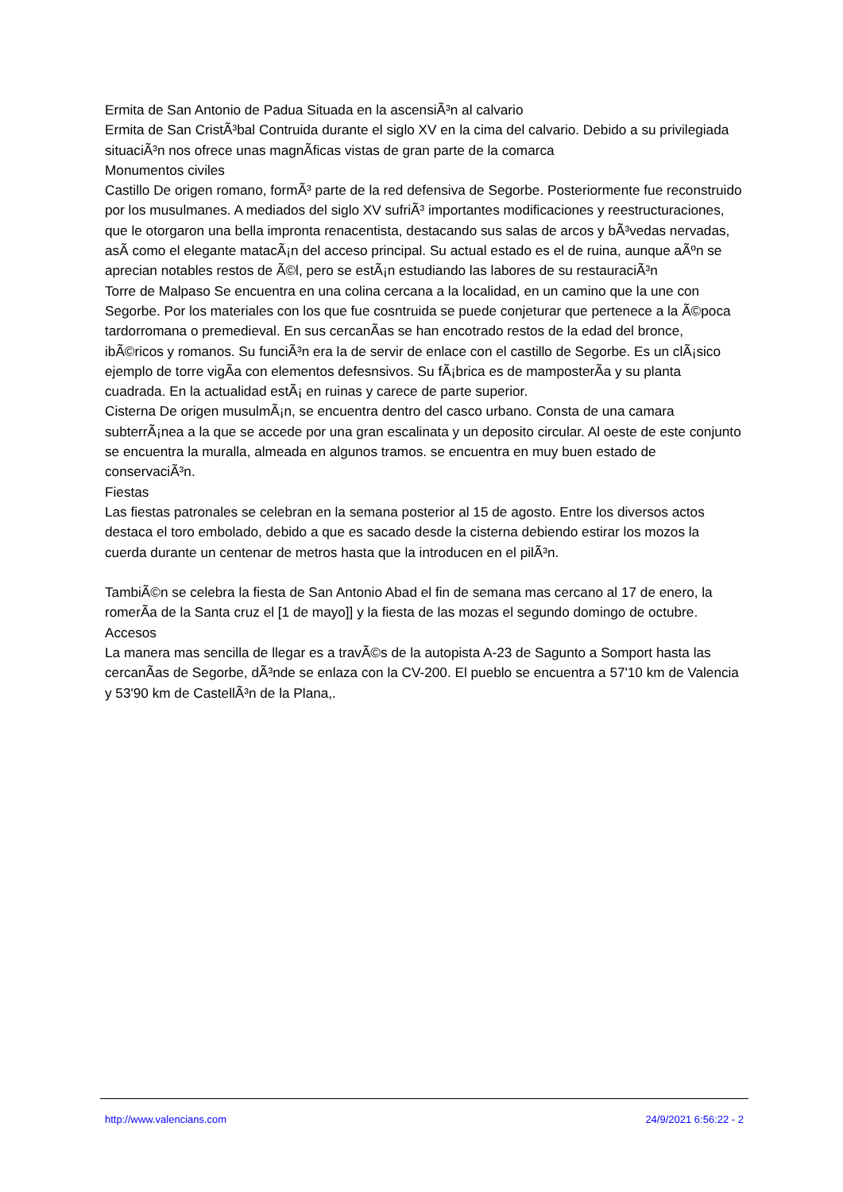Ermita de San Antonio de Padua Situada en la ascensiÃ³n al calvario
Ermita de San CristÃ³bal Contruida durante el siglo XV en la cima del calvario. Debido a su privilegiada situaciÃ³n nos ofrece unas magnÃ­ficas vistas de gran parte de la comarca
Monumentos civiles
Castillo De origen romano, formÃ³ parte de la red defensiva de Segorbe. Posteriormente fue reconstruido por los musulmanes. A mediados del siglo XV sufriÃ³ importantes modificaciones y reestructuraciones, que le otorgaron una bella impronta renacentista, destacando sus salas de arcos y bÃ³vedas nervadas, asÃ­ como el elegante matacÃ¡n del acceso principal. Su actual estado es el de ruina, aunque aÃºn se aprecian notables restos de Ã©l, pero se estÃ¡n estudiando las labores de su restauraciÃ³n
Torre de Malpaso Se encuentra en una colina cercana a la localidad, en un camino que la une con Segorbe. Por los materiales con los que fue cosntruida se puede conjeturar que pertenece a la Ã©poca tardorromana o premedieval. En sus cercanÃ­as se han encotrado restos de la edad del bronce, ibÃ©ricos y romanos. Su funciÃ³n era la de servir de enlace con el castillo de Segorbe. Es un clÃ¡sico ejemplo de torre vigÃ­a con elementos defesnsivos. Su fÃ¡brica es de mamposterÃ­a y su planta cuadrada. En la actualidad estÃ¡ en ruinas y carece de parte superior.
Cisterna De origen musulmÃ¡n, se encuentra dentro del casco urbano. Consta de una camara subterrÃ¡nea a la que se accede por una gran escalinata y un deposito circular. Al oeste de este conjunto se encuentra la muralla, almeada en algunos tramos. se encuentra en muy buen estado de conservaciÃ³n.
Fiestas
Las fiestas patronales se celebran en la semana posterior al 15 de agosto. Entre los diversos actos destaca el toro embolado, debido a que es sacado desde la cisterna debiendo estirar los mozos la cuerda durante un centenar de metros hasta que la introducen en el pilÃ³n.
TambiÃ©n se celebra la fiesta de San Antonio Abad el fin de semana mas cercano al 17 de enero, la romerÃ­a de la Santa cruz el [1 de mayo]] y la fiesta de las mozas el segundo domingo de octubre.
Accesos
La manera mas sencilla de llegar es a travÃ©s de la autopista A-23 de Sagunto a Somport hasta las cercanÃ­as de Segorbe, dÃ³nde se enlaza con la CV-200. El pueblo se encuentra a 57'10 km de Valencia y 53'90 km de CastellÃ³n de la Plana,.
http://www.valencians.com 24/9/2021 6:56:22 - 2